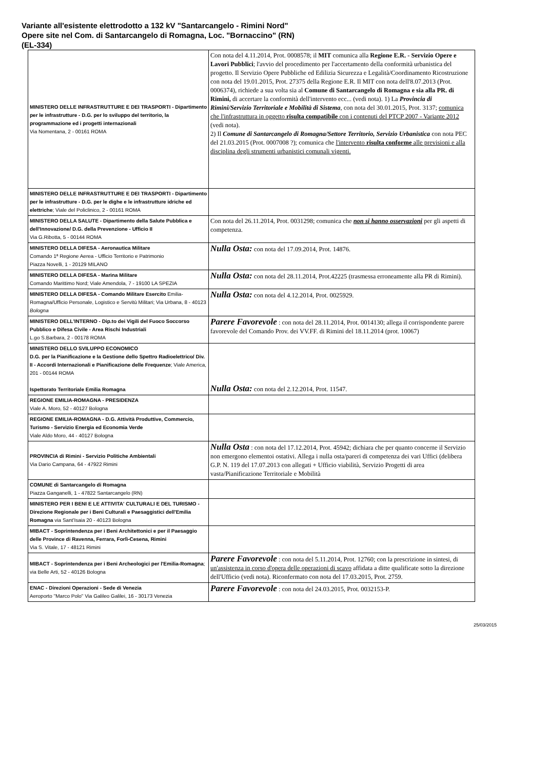Variante all'esistente elettrodotto a 132 kV "Santarcangelo - Rimini Nord"
Opere site nel Com. di Santarcangelo di Romagna, Loc. "Bornaccino" (RN)
(EL-334)
| MINISTERO DELLE INFRASTRUTTURE E DEI TRASPORTI - Dipartimento per le infrastrutture - D.G. per lo sviluppo del territorio, la programmazione ed i progetti internazionali Via Nomentana, 2 - 00161 ROMA | Con nota del 4.11.2014, Prot. 0008578; il MIT comunica alla Regione E.R. - Servizio Opere e Lavori Pubblici ; l'avvio del procedimento per l'accertamento della conformità urbanistica del progetto. Il Servizio Opere Pubbliche ed Edilizia Sicurezza e Legalità/Coordinamento Ricostruzione con nota del 19.01.2015, Prot. 27375 della Regione E.R. Il MIT con nota dell'8.07.2013 (Prot. 0006374), richiede a sua volta sia al Comune di Santarcangelo di Romagna e sia alla PR. di Rimini, di accertare la conformità dell'intervento ecc... (vedi nota). 1) La Provincia di Rimini/Servizio Territoriale e Mobilità di Sistema , con nota del 30.01.2015, Prot. 3137; comunica che l'infrastruttura in oggetto risulta compatibile con i contenuti del PTCP 2007 - Variante 2012 (vedi nota). 2) Il Comune di Santarcangelo di Romagna/Settore Territorio, Servizio Urbanistica con nota PEC del 21.03.2015 (Prot. 0007008 ?); comunica che l'intervento risulta conforme alle previsioni e alla disciplina degli strumenti urbanistici comunali vigenti. |
| MINISTERO DELLE INFRASTRUTTURE E DEI TRASPORTI - Dipartimento per le infrastrutture - D.G. per le dighe e le infrastrutture idriche ed elettriche ; Viale del Policlinico, 2 - 00161 ROMA | |
| MINISTERO DELLA SALUTE - Dipartimento della Salute Pubblica e dell'Innovazione/ D.G. della Prevenzione - Ufficio II Via G.Ribotta, 5 - 00144 ROMA | Con nota del 26.11.2014, Prot. 0031298; comunica che non si hanno osservazioni per gli aspetti di competenza. |
| MINISTERO DELLA DIFESA - Aeronautica Militare Comando 1ª Regione Aerea - Ufficio Territorio e Patrimonio Piazza Novelli, 1 - 20129 MILANO | Nulla Osta: con nota del 17.09.2014, Prot. 14876. |
| MINISTERO DELLA DIFESA - Marina Militare Comando Marittimo Nord; Viale Amendola, 7 - 19100 LA SPEZIA | Nulla Osta: con nota del 28.11.2014, Prot.42225 (trasmessa erroneamente alla PR di Rimini). |
| MINISTERO DELLA DIFESA - Comando Militare Esercito Emilia-Romagna/Ufficio Personale, Logistico e Servitù Militari; Via Urbana, 8 - 40123 Bologna | Nulla Osta: con nota del 4.12.2014, Prot. 0025929. |
| MINISTERO DELL'INTERNO - Dip.to dei Vigili del Fuoco Soccorso Pubblico e Difesa Civile - Area Rischi Industriali L.go S.Barbara, 2 - 00178 ROMA | Parere Favorevole : con nota del 28.11.2014, Prot. 0014130; allega il corrispondente parere favorevole del Comando Prov. dei VV.FF. di Rimini del 18.11.2014 (prot. 10067) |
| MINISTERO DELLO SVILUPPO ECONOMICO D.G. per la Pianificazione e la Gestione dello Spettro Radioelettrico/ Div. II - Accordi Internazionali e Pianificazione delle Frequenze ; Viale America, 201 - 00144 ROMA Ispettorato Territoriale Emilia Romagna | Nulla Osta: con nota del 2.12.2014, Prot. 11547. |
| REGIONE EMILIA-ROMAGNA - PRESIDENZA Viale A. Moro, 52 - 40127 Bologna | |
| REGIONE EMILIA-ROMAGNA - D.G. Attività Produttive, Commercio, Turismo - Servizio Energia ed Economia Verde Viale Aldo Moro, 44 - 40127 Bologna | |
| PROVINCIA di Rimini - Servizio Politiche Ambientali Via Dario Campana, 64 - 47922 Rimini | Nulla Osta : con nota del 17.12.2014, Prot. 45942; dichiara che per quanto concerne il Servizio non emergono elementoi ostativi. Allega i nulla osta/pareri di competenza dei vari Uffici (delibera G.P. N. 119 del 17.07.2013 con allegati + Ufficio viabilità, Servizio Progetti di area vasta/Pianificazione Territoriale e Mobilità |
| COMUNE di Santarcangelo di Romagna Piazza Ganganelli, 1 - 47822 Santarcangelo (RN) | |
| MINISTERO PER I BENI E LE ATTIVITA' CULTURALI E DEL TURISMO - Direzione Regionale per i Beni Culturali e Paesaggistici dell'Emilia Romagna via Sant'Isaia 20 - 40123 Bologna | |
| MIBACT - Soprintendenza per i Beni Architettonici e per il Paesaggio delle Province di Ravenna, Ferrara, Forlì-Cesena, Rimini Via S. Vitale, 17 - 48121 Rimini | |
| MIBACT - Soprintendenza per i Beni Archeologici per l'Emilia-Romagna ; via Belle Arti, 52 - 40126 Bologna | Parere Favorevole : con nota del 5.11.2014, Prot. 12760; con la prescrizione in sintesi, di un'assistenza in corso d'opera delle operazioni di scavo affidata a ditte qualificate sotto la direzione dell'Ufficio (vedi nota). Riconfermato con nota del 17.03.2015, Prot. 2759. |
| ENAC - Direzioni Operazioni - Sede di Venezia Aeroporto "Marco Polo" Via Galileo Galilei, 16 - 30173 Venezia | Parere Favorevole : con nota del 24.03.2015, Prot. 0032153-P. |
25/03/2015